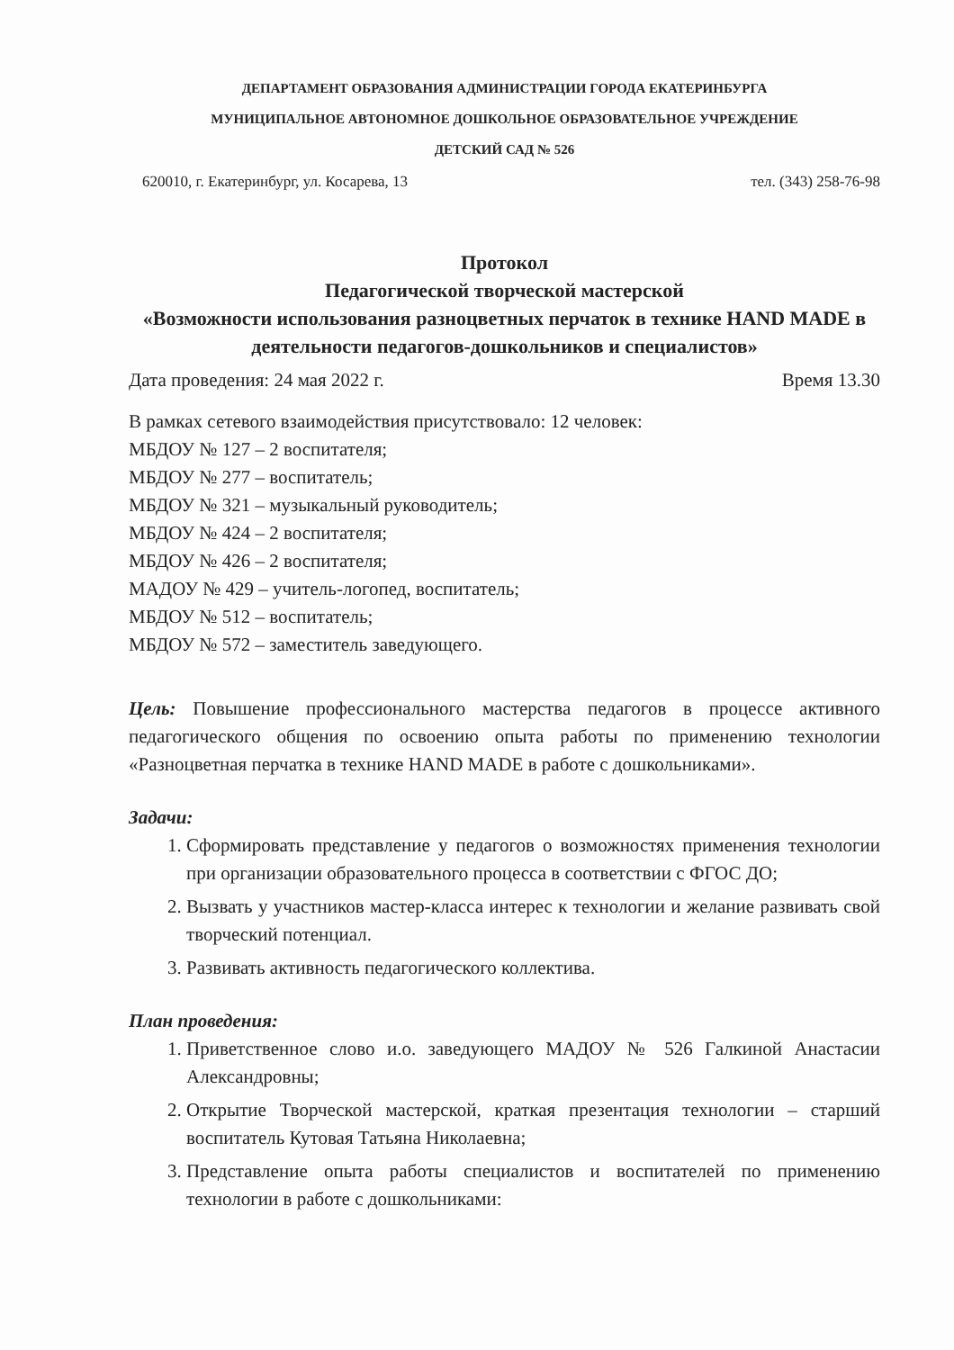ДЕПАРТАМЕНТ ОБРАЗОВАНИЯ АДМИНИСТРАЦИИ ГОРОДА ЕКАТЕРИНБУРГА
МУНИЦИПАЛЬНОЕ АВТОНОМНОЕ ДОШКОЛЬНОЕ ОБРАЗОВАТЕЛЬНОЕ УЧРЕЖДЕНИЕ
ДЕТСКИЙ САД № 526
620010, г. Екатеринбург, ул. Косарева, 13 тел. (343) 258-76-98
Протокол
Педагогической творческой мастерской
«Возможности использования разноцветных перчаток в технике HAND MADE в деятельности педагогов-дошкольников и специалистов»
Дата проведения: 24 мая 2022 г. Время 13.30
В рамках сетевого взаимодействия присутствовало: 12 человек:
МБДОУ № 127 – 2 воспитателя;
МБДОУ № 277 – воспитатель;
МБДОУ № 321 – музыкальный руководитель;
МБДОУ № 424 – 2 воспитателя;
МБДОУ № 426 – 2 воспитателя;
МАДОУ № 429 – учитель-логопед, воспитатель;
МБДОУ № 512 – воспитатель;
МБДОУ № 572 – заместитель заведующего.
Цель: Повышение профессионального мастерства педагогов в процессе активного педагогического общения по освоению опыта работы по применению технологии «Разноцветная перчатка в технике HAND MADE в работе с дошкольниками».
Задачи:
1. Сформировать представление у педагогов о возможностях применения технологии при организации образовательного процесса в соответствии с ФГОС ДО;
2. Вызвать у участников мастер-класса интерес к технологии и желание развивать свой творческий потенциал.
3. Развивать активность педагогического коллектива.
План проведения:
1. Приветственное слово и.о. заведующего МАДОУ № 526 Галкиной Анастасии Александровны;
2. Открытие Творческой мастерской, краткая презентация технологии – старший воспитатель Кутовая Татьяна Николаевна;
3. Представление опыта работы специалистов и воспитателей по применению технологии в работе с дошкольниками: